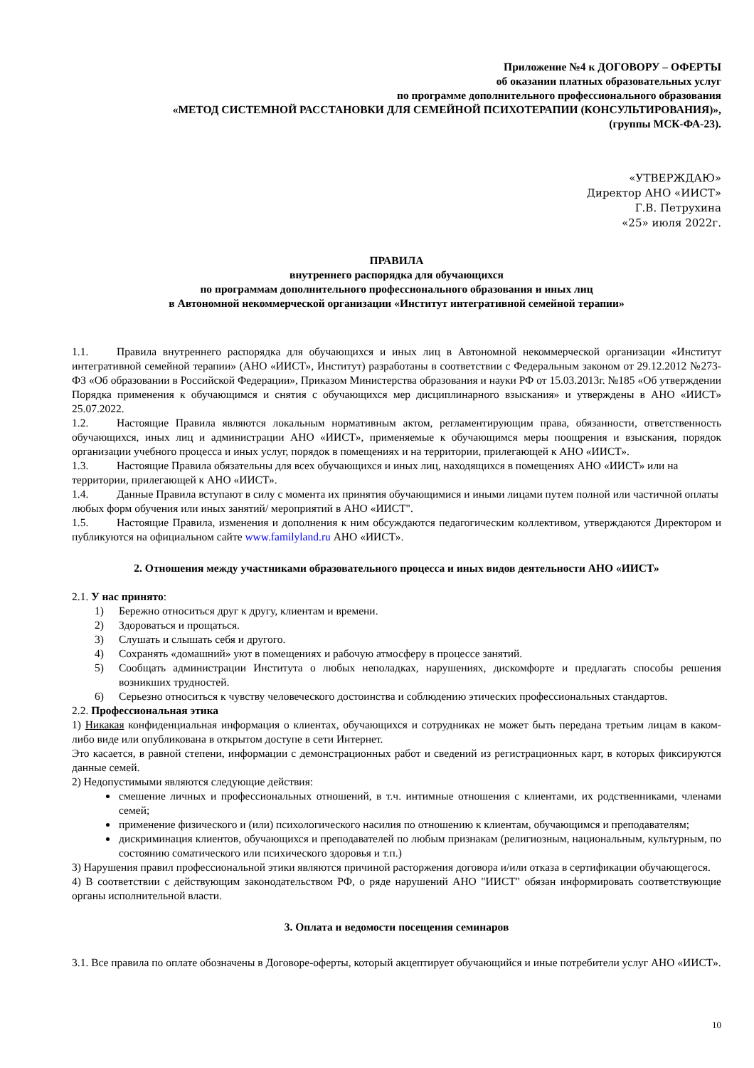Приложение №4 к ДОГОВОРУ – ОФЕРТЫ
об оказании платных образовательных услуг
по программе дополнительного профессионального образования
«МЕТОД СИСТЕМНОЙ РАССТАНОВКИ ДЛЯ СЕМЕЙНОЙ ПСИХОТЕРАПИИ (КОНСУЛЬТИРОВАНИЯ)»,
(группы МСК-ФА-23).
«УТВЕРЖДАЮ»
Директор АНО «ИИСТ»
Г.В. Петрухина
«25» июля 2022г.
ПРАВИЛА
внутреннего распорядка для обучающихся
по программам дополнительного профессионального образования и иных лиц
в Автономной некоммерческой организации «Институт интегративной семейной терапии»
1.1. Правила внутреннего распорядка для обучающихся и иных лиц в Автономной некоммерческой организации «Институт интегративной семейной терапии» (АНО «ИИСТ», Институт) разработаны в соответствии с Федеральным законом от 29.12.2012 №273-ФЗ «Об образовании в Российской Федерации», Приказом Министерства образования и науки РФ от 15.03.2013г. №185 «Об утверждении Порядка применения к обучающимся и снятия с обучающихся мер дисциплинарного взыскания» и утверждены в АНО «ИИСТ» 25.07.2022.
1.2. Настоящие Правила являются локальным нормативным актом, регламентирующим права, обязанности, ответственность обучающихся, иных лиц и администрации АНО «ИИСТ», применяемые к обучающимся меры поощрения и взыскания, порядок организации учебного процесса и иных услуг, порядок в помещениях и на территории, прилегающей к АНО «ИИСТ».
1.3. Настоящие Правила обязательны для всех обучающихся и иных лиц, находящихся в помещениях АНО «ИИСТ» или на территории, прилегающей к АНО «ИИСТ».
1.4. Данные Правила вступают в силу с момента их принятия обучающимися и иными лицами путем полной или частичной оплаты любых форм обучения или иных занятий/ мероприятий в АНО «ИИСТ".
1.5. Настоящие Правила, изменения и дополнения к ним обсуждаются педагогическим коллективом, утверждаются Директором и публикуются на официальном сайте www.familyland.ru АНО «ИИСТ».
2. Отношения между участниками образовательного процесса и иных видов деятельности АНО «ИИСТ»
2.1. У нас принято:
1) Бережно относиться друг к другу, клиентам и времени.
2) Здороваться и прощаться.
3) Слушать и слышать себя и другого.
4) Сохранять «домашний» уют в помещениях и рабочую атмосферу в процессе занятий.
5) Сообщать администрации Института о любых неполадках, нарушениях, дискомфорте и предлагать способы решения возникших трудностей.
6) Серьезно относиться к чувству человеческого достоинства и соблюдению этических профессиональных стандартов.
2.2. Профессиональная этика
1) Никакая конфиденциальная информация о клиентах, обучающихся и сотрудниках не может быть передана третьим лицам в каком-либо виде или опубликована в открытом доступе в сети Интернет.
Это касается, в равной степени, информации с демонстрационных работ и сведений из регистрационных карт, в которых фиксируются данные семей.
2) Недопустимыми являются следующие действия:
смешение личных и профессиональных отношений, в т.ч. интимные отношения с клиентами, их родственниками, членами семей;
применение физического и (или) психологического насилия по отношению к клиентам, обучающимся и преподавателям;
дискриминация клиентов, обучающихся и преподавателей по любым признакам (религиозным, национальным, культурным, по состоянию соматического или психического здоровья и т.п.)
3) Нарушения правил профессиональной этики являются причиной расторжения договора и/или отказа в сертификации обучающегося.
4) В соответствии с действующим законодательством РФ, о ряде нарушений АНО "ИИСТ" обязан информировать соответствующие органы исполнительной власти.
3. Оплата и ведомости посещения семинаров
3.1. Все правила по оплате обозначены в Договоре-оферты, который акцептирует обучающийся и иные потребители услуг АНО «ИИСТ».
10